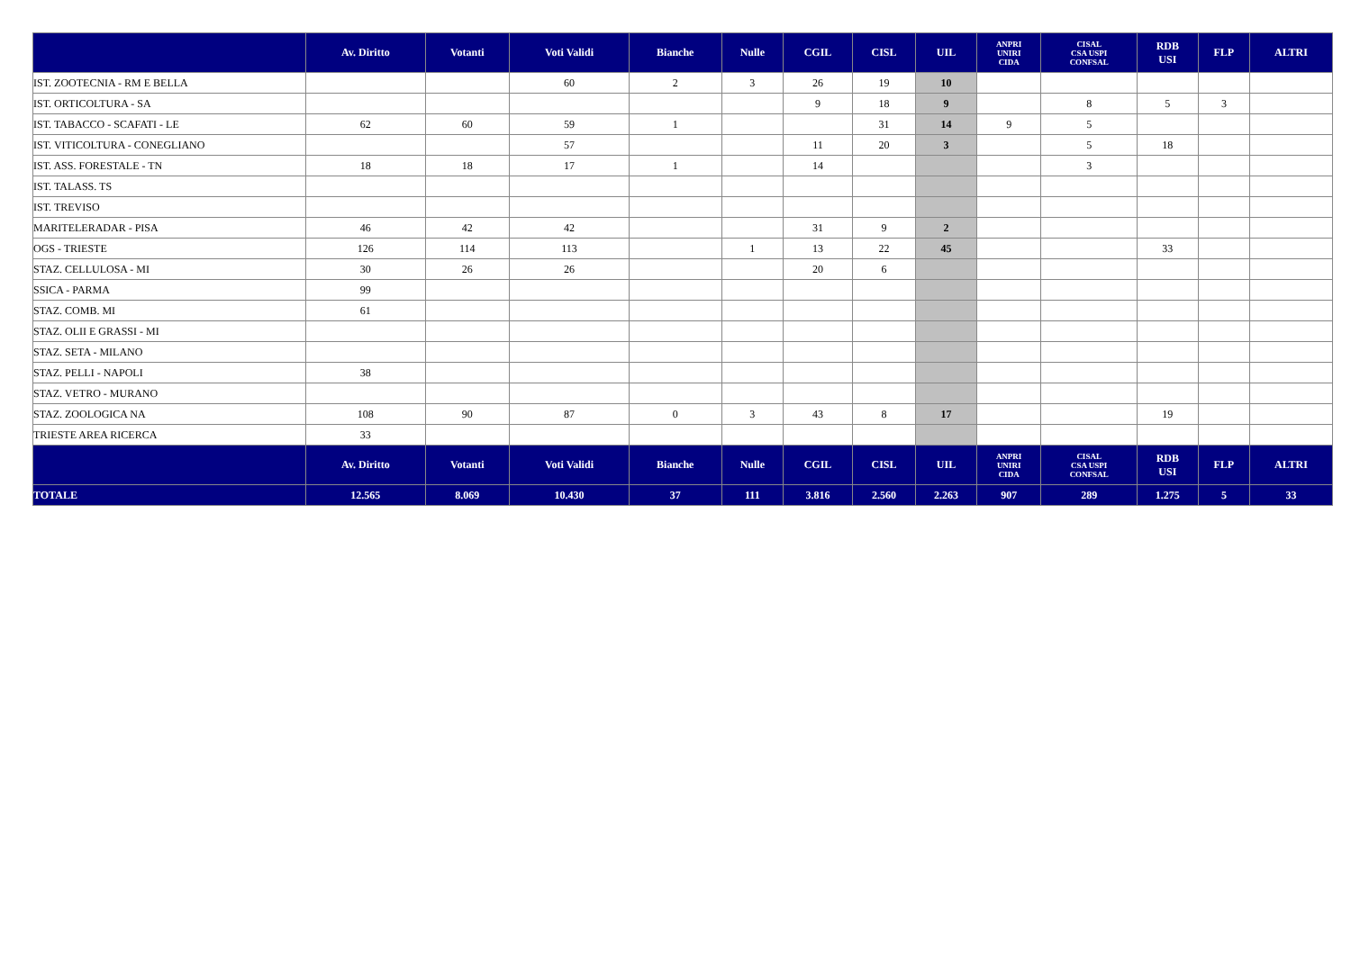| | Av. Diritto | Votanti | Voti Validi | Bianche | Nulle | CGIL | CISL | UIL | ANPRI UNIRI CIDA | CISAL CSA USPI CONFSAL | RDB USI | FLP | ALTRI |
| --- | --- | --- | --- | --- | --- | --- | --- | --- | --- | --- | --- | --- | --- |
| IST. ZOOTECNIA - RM E BELLA | | | 60 | 2 | 3 | 26 | 19 | 10 | | | | | |
| IST. ORTICOLTURA - SA | | | | | | 9 | 18 | 9 | | 8 | 5 | 3 | |
| IST. TABACCO - SCAFATI - LE | 62 | 60 | 59 | 1 | | | 31 | 14 | 9 | 5 | | | |
| IST. VITICOLTURA - CONEGLIANO | | | 57 | | | 11 | 20 | 3 | | 5 | 18 | | |
| IST. ASS. FORESTALE - TN | 18 | 18 | 17 | 1 | | 14 | | | | 3 | | | |
| IST. TALASS. TS | | | | | | | | | | | | | |
| IST. TREVISO | | | | | | | | | | | | | |
| MARITELERADAR - PISA | 46 | 42 | 42 | | | 31 | 9 | 2 | | | | | |
| OGS - TRIESTE | 126 | 114 | 113 | | 1 | 13 | 22 | 45 | | | 33 | | |
| STAZ. CELLULOSA - MI | 30 | 26 | 26 | | | 20 | 6 | | | | | | |
| SSICA - PARMA | 99 | | | | | | | | | | | | |
| STAZ. COMB. MI | 61 | | | | | | | | | | | | |
| STAZ. OLII E GRASSI - MI | | | | | | | | | | | | | |
| STAZ. SETA - MILANO | | | | | | | | | | | | | |
| STAZ. PELLI - NAPOLI | 38 | | | | | | | | | | | | |
| STAZ. VETRO - MURANO | | | | | | | | | | | | | |
| STAZ. ZOOLOGICA NA | 108 | 90 | 87 | 0 | 3 | 43 | 8 | 17 | | | 19 | | |
| TRIESTE AREA RICERCA | 33 | | | | | | | | | | | | |
| | Av. Diritto | Votanti | Voti Validi | Bianche | Nulle | CGIL | CISL | UIL | ANPRI UNIRI CIDA | CISAL CSA USPI CONFSAL | RDB USI | FLP | ALTRI |
| TOTALE | 12.565 | 8.069 | 10.430 | 37 | 111 | 3.816 | 2.560 | 2.263 | 907 | 289 | 1.275 | 5 | 33 |